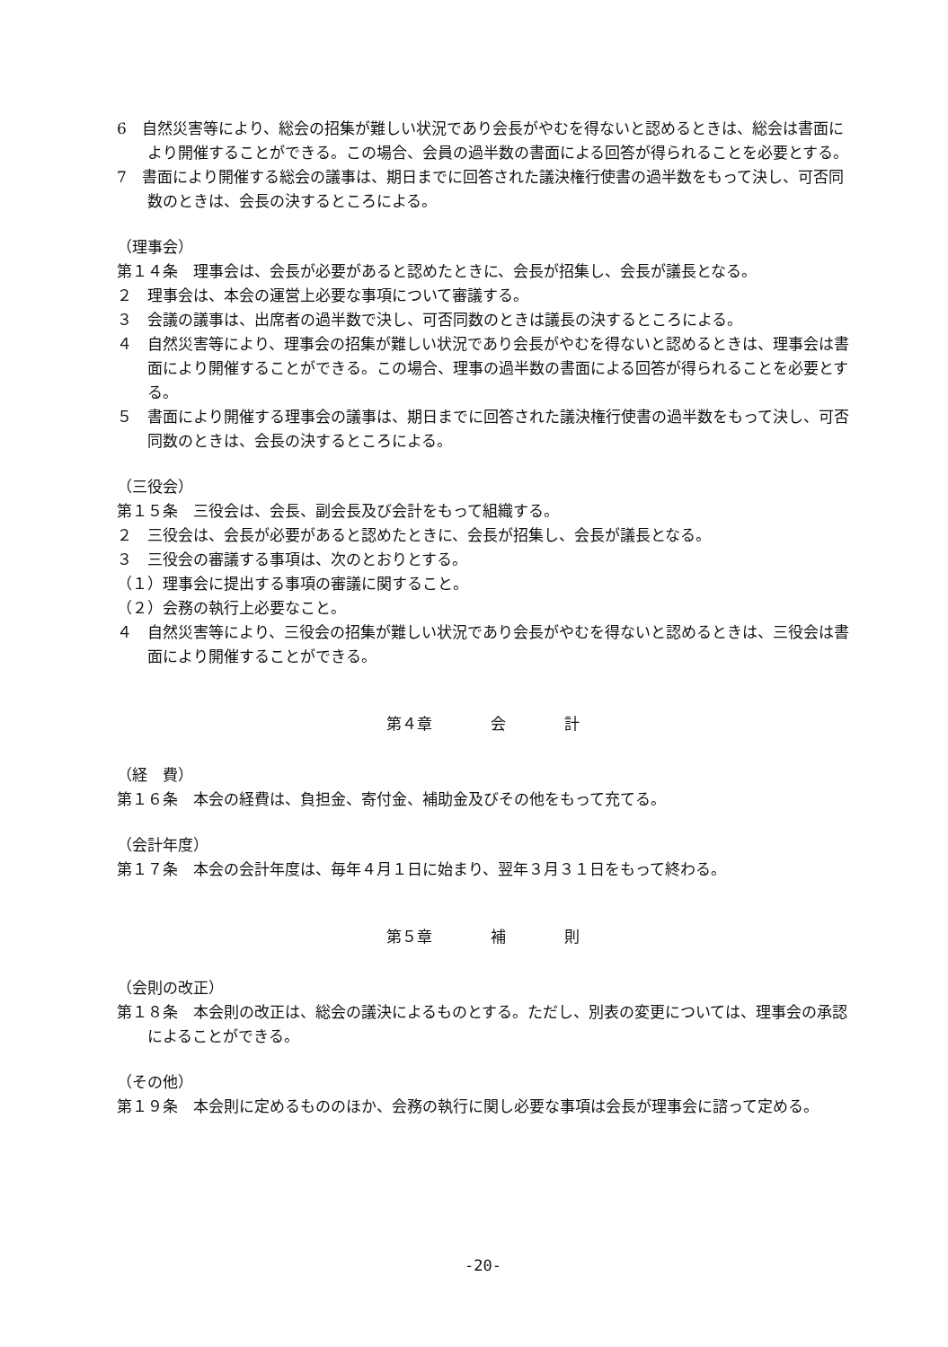6　自然災害等により、総会の招集が難しい状況であり会長がやむを得ないと認めるときは、総会は書面により開催することができる。この場合、会員の過半数の書面による回答が得られることを必要とする。
7　書面により開催する総会の議事は、期日までに回答された議決権行使書の過半数をもって決し、可否同数のときは、会長の決するところによる。
（理事会）
第１４条　理事会は、会長が必要があると認めたときに、会長が招集し、会長が議長となる。
２　理事会は、本会の運営上必要な事項について審議する。
３　会議の議事は、出席者の過半数で決し、可否同数のときは議長の決するところによる。
４　自然災害等により、理事会の招集が難しい状況であり会長がやむを得ないと認めるときは、理事会は書面により開催することができる。この場合、理事の過半数の書面による回答が得られることを必要とする。
５　書面により開催する理事会の議事は、期日までに回答された議決権行使書の過半数をもって決し、可否同数のときは、会長の決するところによる。
（三役会）
第１５条　三役会は、会長、副会長及び会計をもって組織する。
２　三役会は、会長が必要があると認めたときに、会長が招集し、会長が議長となる。
３　三役会の審議する事項は、次のとおりとする。
（１）理事会に提出する事項の審議に関すること。
（２）会務の執行上必要なこと。
４　自然災害等により、三役会の招集が難しい状況であり会長がやむを得ないと認めるときは、三役会は書面により開催することができる。
第４章 会 計
（経　費）
第１６条　本会の経費は、負担金、寄付金、補助金及びその他をもって充てる。
（会計年度）
第１７条　本会の会計年度は、毎年４月１日に始まり、翌年３月３１日をもって終わる。
第５章 補 則
（会則の改正）
第１８条　本会則の改正は、総会の議決によるものとする。ただし、別表の変更については、理事会の承認によることができる。
（その他）
第１９条　本会則に定めるもののほか、会務の執行に関し必要な事項は会長が理事会に諮って定める。
-20-